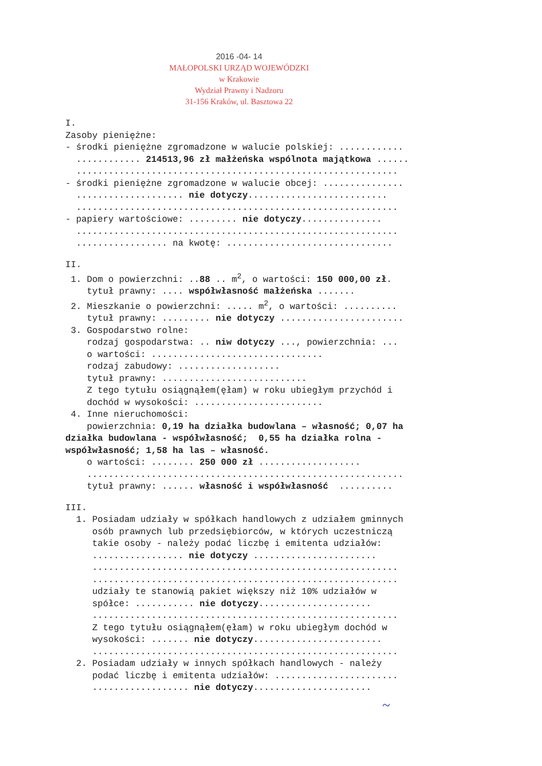2016 -04- 14
MAŁOPOLSKI URZĄD WOJEWÓDZKI
w Krakowie
Wydział Prawny i Nadzoru
31-156 Kraków, ul. Basztowa 22
I. Zasoby pieniężne: - środki pieniężne zgromadzone w walucie polskiej: ............ ............ 214513,96 zł małżeńska wspólnota majątkowa ...... ............................................................ - środki pieniężne zgromadzone w walucie obcej: ............... .................... nie dotyczy.......................... ............................................................ - papiery wartościowe: ......... nie dotyczy............... ............................................................ ................. na kwotę: ...............................
II. 1. Dom o powierzchni: ..88 .. m<sup>2</sup>, o wartości: 150 000,00 zł. tytuł prawny: .... współwłasność małżeńska ....... 2. Mieszkanie o powierzchni: ..... m<sup>2</sup>, o wartości: .......... tytuł prawny: ......... nie dotyczy ....................... 3. Gospodarstwo rolne: rodzaj gospodarstwa: .. niw dotyczy ..., powierzchnia: ... o wartości: ................................ rodzaj zabudowy: ................... tytuł prawny: ........................... Z tego tytułu osiągnąłem(ęłam) w roku ubiegłym przychód i dochód w wysokości: ........................ 4. Inne nieruchomości: powierzchnia: 0,19 ha działka budowlana – własność; 0,07 ha działka budowlana - współwłasność; 0,55 ha działka rolna - współwłasność; 1,58 ha las – własność. o wartości: ........ 250 000 zł ................... ........................................................... tytuł prawny: ...... własność i współwłasność ..........
III. 1. Posiadam udziały w spółkach handlowych z udziałem gminnych osób prawnych lub przedsiębiorców, w których uczestniczą takie osoby - należy podać liczbę i emitenta udziałów: ................. nie dotyczy ....................... ......................................................... ......................................................... udziały te stanowią pakiet większy niż 10% udziałów w spółce: ........... nie dotyczy..................... ......................................................... Z tego tytułu osiągnąłem(ęłam) w roku ubiegłym dochód w wysokości: ....... nie dotyczy........................ ......................................................... 2. Posiadam udziały w innych spółkach handlowych - należy podać liczbę i emitenta udziałów: ....................... .................. nie dotyczy......................
~